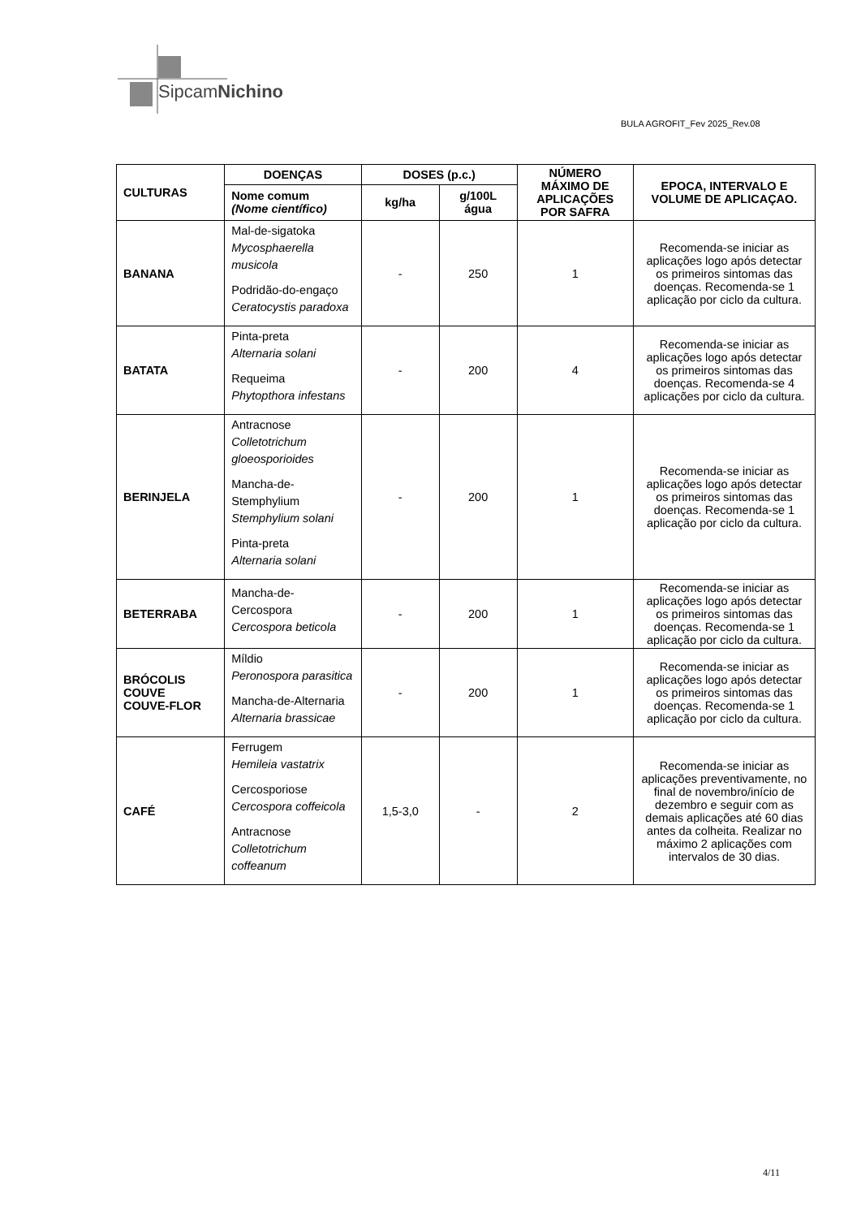SipcamNichino
BULA AGROFIT_Fev 2025_Rev.08
| CULTURAS | DOENÇAS | DOSES (p.c.) | | NÚMERO MÁXIMO DE APLICAÇÕES POR SAFRA | EPOCA, INTERVALO E VOLUME DE APLICAÇAO. |
| --- | --- | --- | --- | --- | --- |
| | Nome comum (Nome científico) | kg/ha | g/100L água | | |
| BANANA | Mal-de-sigatoka Mycosphaerella musicola Podridão-do-engaço Ceratocystis paradoxa | - | 250 | 1 | Recomenda-se iniciar as aplicações logo após detectar os primeiros sintomas das doenças. Recomenda-se 1 aplicação por ciclo da cultura. |
| BATATA | Pinta-preta Alternaria solani Requeima Phytopthora infestans | - | 200 | 4 | Recomenda-se iniciar as aplicações logo após detectar os primeiros sintomas das doenças. Recomenda-se 4 aplicações por ciclo da cultura. |
| BERINJELA | Antracnose Colletotrichum gloeosporioides Mancha-de-Stemphylium Stemphylium solani Pinta-preta Alternaria solani | - | 200 | 1 | Recomenda-se iniciar as aplicações logo após detectar os primeiros sintomas das doenças. Recomenda-se 1 aplicação por ciclo da cultura. |
| BETERRABA | Mancha-de-Cercospora Cercospora beticola | - | 200 | 1 | Recomenda-se iniciar as aplicações logo após detectar os primeiros sintomas das doenças. Recomenda-se 1 aplicação por ciclo da cultura. |
| BRÓCOLIS COUVE COUVE-FLOR | Míldio Peronospora parasitica Mancha-de-Alternaria Alternaria brassicae | - | 200 | 1 | Recomenda-se iniciar as aplicações logo após detectar os primeiros sintomas das doenças. Recomenda-se 1 aplicação por ciclo da cultura. |
| CAFÉ | Ferrugem Hemileia vastatrix Cercosporiose Cercospora coffeicola Antracnose Colletotrichum coffeanum | 1,5-3,0 | - | 2 | Recomenda-se iniciar as aplicações preventivamente, no final de novembro/início de dezembro e seguir com as demais aplicações até 60 dias antes da colheita. Realizar no máximo 2 aplicações com intervalos de 30 dias. |
4/11